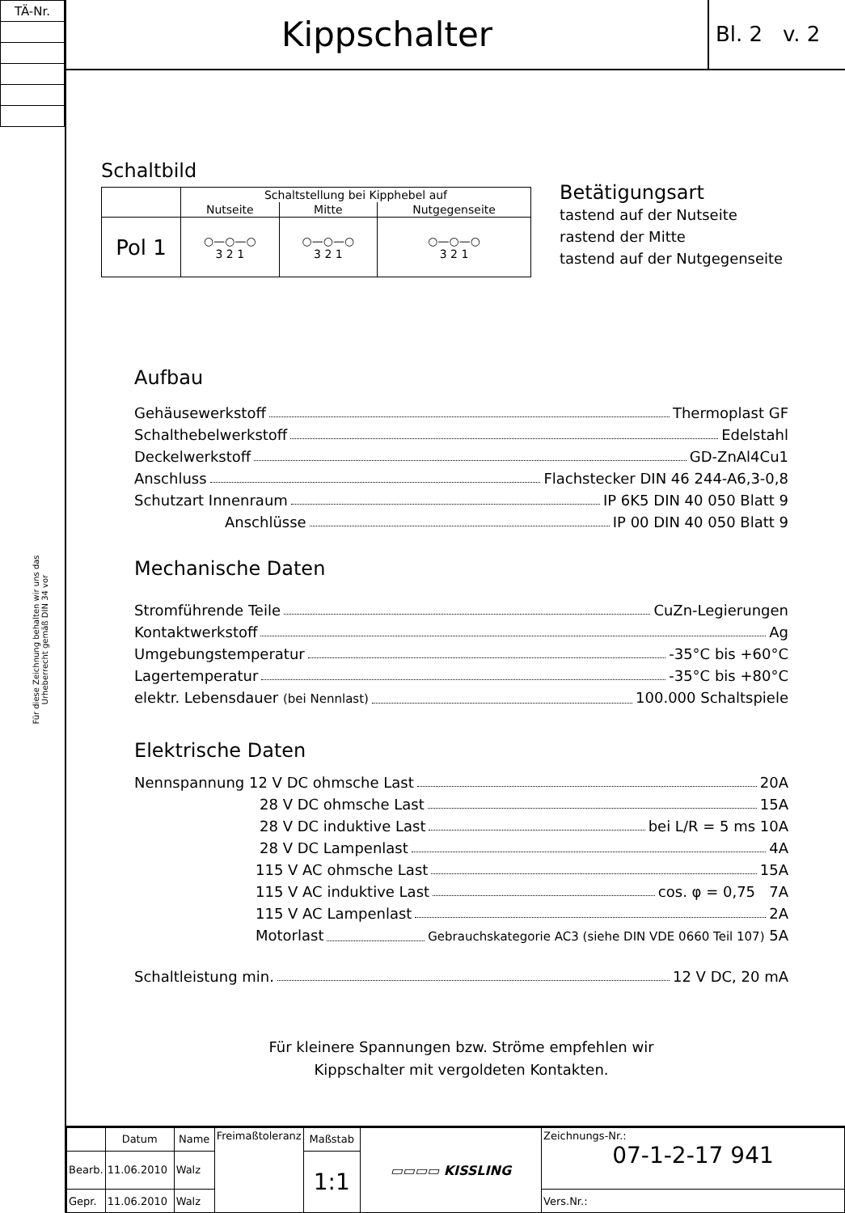| TÄ-Nr. |
Für diese Zeichnung behalten wir uns das Urheberrecht gemäß DIN 34 vor
Kippschalter
Bl. 2 v. 2
Schaltbild
| | Schaltstellung bei Kipphebel auf | | |
| | Nutseite | Mitte | Nutgegenseite |
| Pol 1 | ○—○—○ 3 2 1 | ○—○—○ 3 2 1 | ○—○—○ 3 2 1 |
Betätigungsart
tastend auf der Nutseite
rastend der Mitte
tastend auf der Nutgegenseite
Aufbau
Gehäusewerkstoff Thermoplast GF
Schalthebelwerkstoff Edelstahl
Deckelwerkstoff GD-ZnAl4Cu1
Anschluss Flachstecker DIN 46 244-A6,3-0,8
Schutzart Innenraum IP 6K5 DIN 40 050 Blatt 9
Anschlüsse IP 00 DIN 40 050 Blatt 9
Mechanische Daten
Stromführende Teile CuZn-Legierungen
Kontaktwerkstoff Ag
Umgebungstemperatur -35°C bis +60°C
Lagertemperatur -35°C bis +80°C
elektr. Lebensdauer (bei Nennlast) 100.000 Schaltspiele
Elektrische Daten
Nennspannung 12 V DC ohmsche Last 20A
28 V DC ohmsche Last 15A
28 V DC induktive Last bei L/R = 5 ms 10A
28 V DC Lampenlast 4A
115 V AC ohmsche Last 15A
115 V AC induktive Last cos. φ = 0,75 7A
115 V AC Lampenlast 2A
Motorlast Gebrauchskategorie AC3 (siehe DIN VDE 0660 Teil 107) 5A
Schaltleistung min. 12 V DC, 20 mA
Für kleinere Spannungen bzw. Ströme empfehlen wir
Kippschalter mit vergoldeten Kontakten.
| | Datum | Name | Freimaßtoleranz | Maßstab | ▭▭▭▭ KISSLING | Zeichnungs-Nr.: 07-1-2-17 941 |
| Bearb. | 11.06.2010 | Walz | | 1:1 | | |
| Gepr. | 11.06.2010 | Walz | | | | Vers.Nr.: |